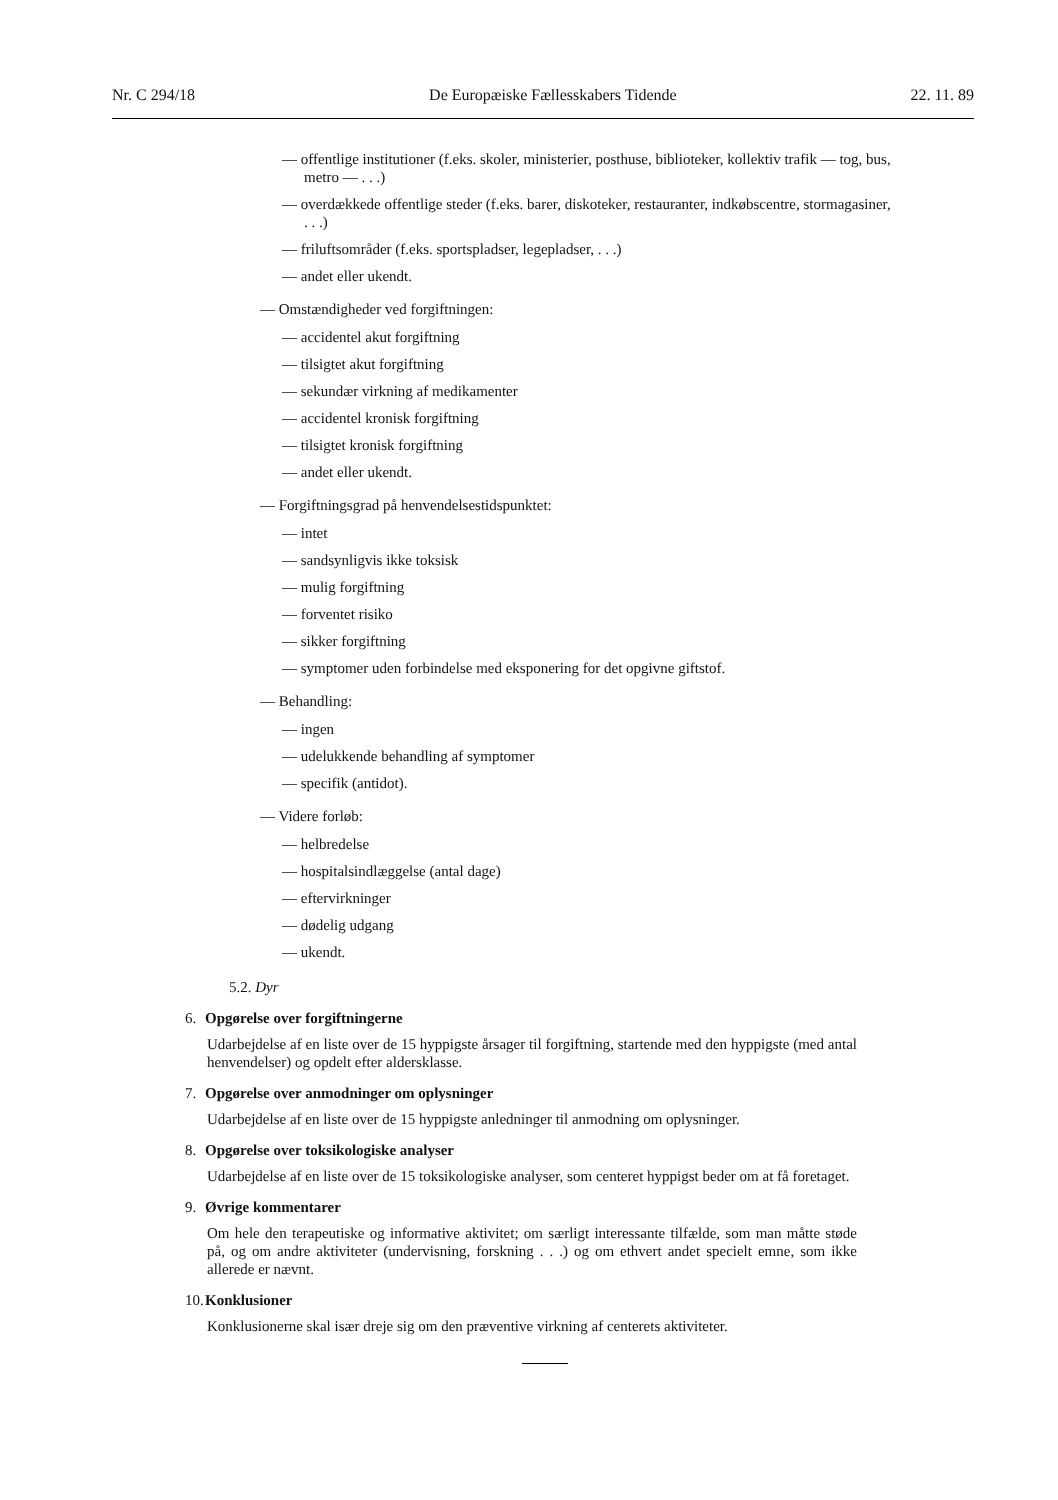Nr. C 294/18 De Europæiske Fællesskabers Tidende 22. 11. 89
— offentlige institutioner (f.eks. skoler, ministerier, posthuse, biblioteker, kollektiv trafik — tog, bus, metro — . . .)
— overdækkede offentlige steder (f.eks. barer, diskoteker, restauranter, indkøbscentre, stormagasiner, . . .)
— friluftsområder (f.eks. sportspladser, legepladser, . . .)
— andet eller ukendt.
— Omstændigheder ved forgiftningen:
— accidentel akut forgiftning
— tilsigtet akut forgiftning
— sekundær virkning af medikamenter
— accidentel kronisk forgiftning
— tilsigtet kronisk forgiftning
— andet eller ukendt.
— Forgiftningsgrad på henvendelsestidspunktet:
— intet
— sandsynligvis ikke toksisk
— mulig forgiftning
— forventet risiko
— sikker forgiftning
— symptomer uden forbindelse med eksponering for det opgivne giftstof.
— Behandling:
— ingen
— udelukkende behandling af symptomer
— specifik (antidot).
— Videre forløb:
— helbredelse
— hospitalsindlæggelse (antal dage)
— eftervirkninger
— dødelig udgang
— ukendt.
5.2. Dyr
6. Opgørelse over forgiftningerne
Udarbejdelse af en liste over de 15 hyppigste årsager til forgiftning, startende med den hyppigste (med antal henvendelser) og opdelt efter aldersklasse.
7. Opgørelse over anmodninger om oplysninger
Udarbejdelse af en liste over de 15 hyppigste anledninger til anmodning om oplysninger.
8. Opgørelse over toksikologiske analyser
Udarbejdelse af en liste over de 15 toksikologiske analyser, som centeret hyppigst beder om at få foretaget.
9. Øvrige kommentarer
Om hele den terapeutiske og informative aktivitet; om særligt interessante tilfælde, som man måtte støde på, og om andre aktiviteter (undervisning, forskning . . .) og om ethvert andet specielt emne, som ikke allerede er nævnt.
10. Konklusioner
Konklusionerne skal især dreje sig om den præventive virkning af centerets aktiviteter.